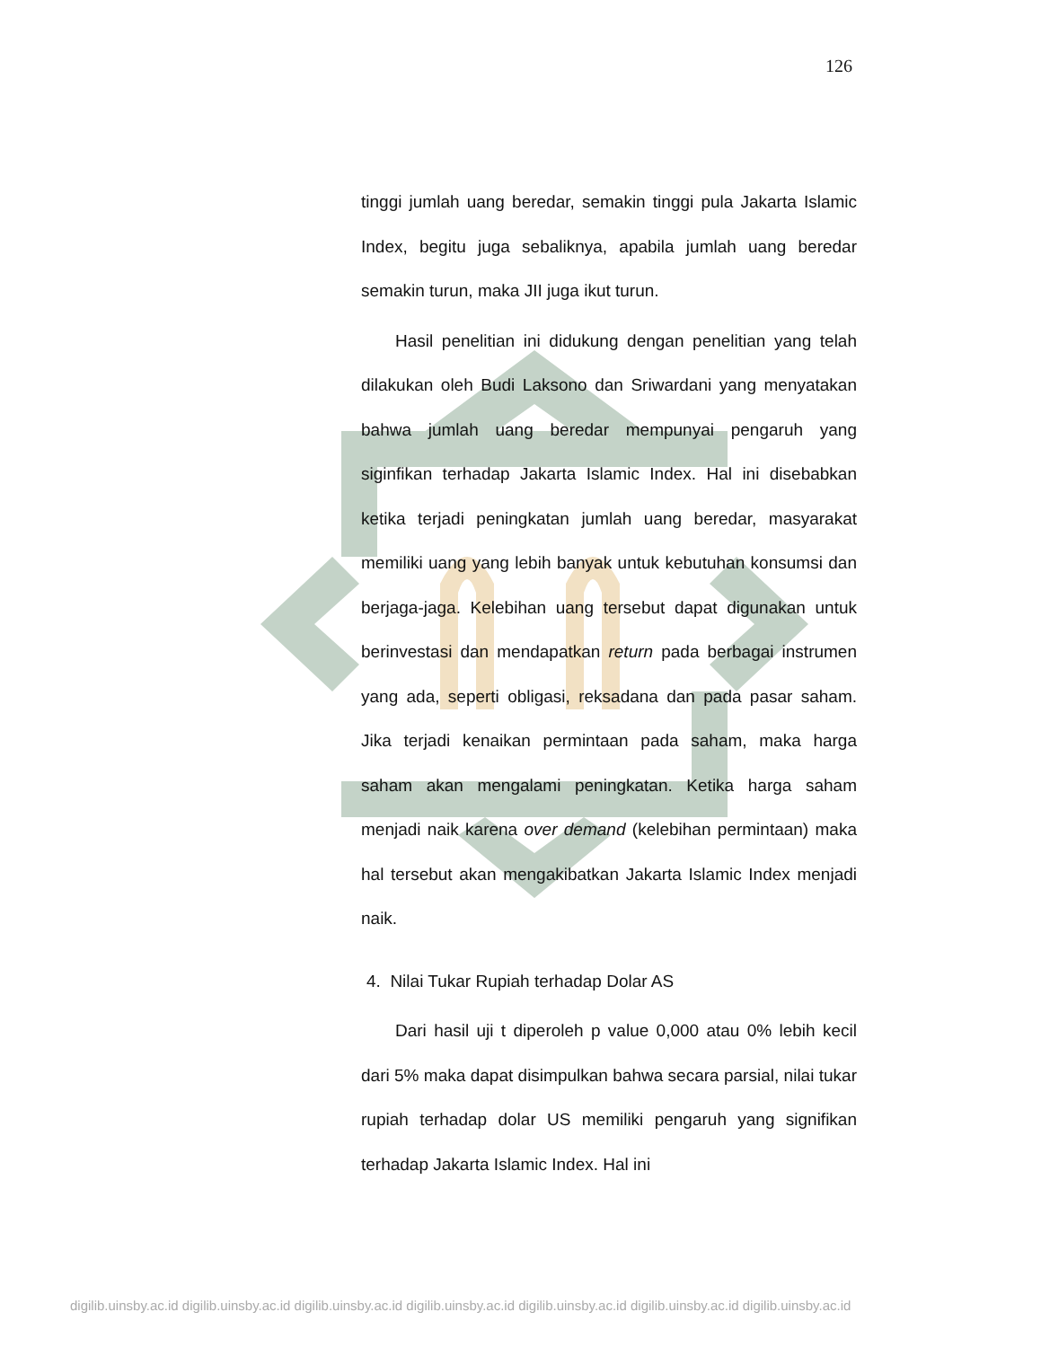126
tinggi jumlah uang beredar, semakin tinggi pula Jakarta Islamic Index, begitu juga sebaliknya, apabila jumlah uang beredar semakin turun, maka JII juga ikut turun.
Hasil penelitian ini didukung dengan penelitian yang telah dilakukan oleh Budi Laksono dan Sriwardani yang menyatakan bahwa jumlah uang beredar mempunyai pengaruh yang siginfikan terhadap Jakarta Islamic Index. Hal ini disebabkan ketika terjadi peningkatan jumlah uang beredar, masyarakat memiliki uang yang lebih banyak untuk kebutuhan konsumsi dan berjaga-jaga. Kelebihan uang tersebut dapat digunakan untuk berinvestasi dan mendapatkan return pada berbagai instrumen yang ada, seperti obligasi, reksadana dan pada pasar saham. Jika terjadi kenaikan permintaan pada saham, maka harga saham akan mengalami peningkatan. Ketika harga saham menjadi naik karena over demand (kelebihan permintaan) maka hal tersebut akan mengakibatkan Jakarta Islamic Index menjadi naik.
4. Nilai Tukar Rupiah terhadap Dolar AS
Dari hasil uji t diperoleh p value 0,000 atau 0% lebih kecil dari 5% maka dapat disimpulkan bahwa secara parsial, nilai tukar rupiah terhadap dolar US memiliki pengaruh yang signifikan terhadap Jakarta Islamic Index. Hal ini
digilib.uinsby.ac.id digilib.uinsby.ac.id digilib.uinsby.ac.id digilib.uinsby.ac.id digilib.uinsby.ac.id digilib.uinsby.ac.id digilib.uinsby.ac.id